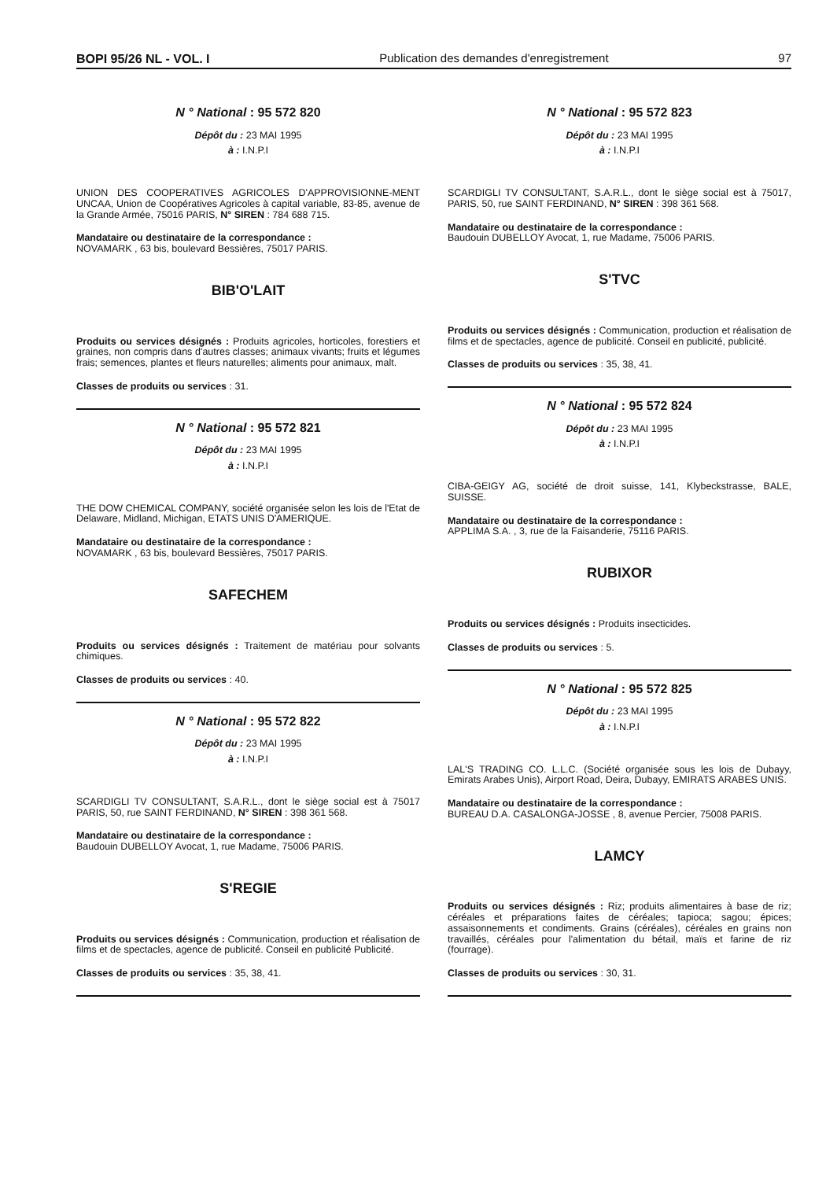BOPI 95/26 NL - VOL. I Publication des demandes d'enregistrement 97
N ° National : 95 572 820
Dépôt du : 23 MAI 1995
à : I.N.P.I
UNION DES COOPERATIVES AGRICOLES D'APPROVISIONNE-MENT UNCAA, Union de Coopératives Agricoles à capital variable, 83-85, avenue de la Grande Armée, 75016 PARIS, N° SIREN : 784 688 715.
Mandataire ou destinataire de la correspondance :
NOVAMARK , 63 bis, boulevard Bessières, 75017 PARIS.
BIB'O'LAIT
Produits ou services désignés : Produits agricoles, horticoles, forestiers et graines, non compris dans d'autres classes; animaux vivants; fruits et légumes frais; semences, plantes et fleurs naturelles; aliments pour animaux, malt.
Classes de produits ou services : 31.
N ° National : 95 572 821
Dépôt du : 23 MAI 1995
à : I.N.P.I
THE DOW CHEMICAL COMPANY, société organisée selon les lois de l'Etat de Delaware, Midland, Michigan, ETATS UNIS D'AMERIQUE.
Mandataire ou destinataire de la correspondance :
NOVAMARK , 63 bis, boulevard Bessières, 75017 PARIS.
SAFECHEM
Produits ou services désignés : Traitement de matériau pour solvants chimiques.
Classes de produits ou services : 40.
N ° National : 95 572 822
Dépôt du : 23 MAI 1995
à : I.N.P.I
SCARDIGLI TV CONSULTANT, S.A.R.L., dont le siège social est à 75017 PARIS, 50, rue SAINT FERDINAND, N° SIREN : 398 361 568.
Mandataire ou destinataire de la correspondance :
Baudouin DUBELLOY Avocat, 1, rue Madame, 75006 PARIS.
S'REGIE
Produits ou services désignés : Communication, production et réalisation de films et de spectacles, agence de publicité. Conseil en publicité Publicité.
Classes de produits ou services : 35, 38, 41.
N ° National : 95 572 823
Dépôt du : 23 MAI 1995
à : I.N.P.I
SCARDIGLI TV CONSULTANT, S.A.R.L., dont le siège social est à 75017, PARIS, 50, rue SAINT FERDINAND, N° SIREN : 398 361 568.
Mandataire ou destinataire de la correspondance :
Baudouin DUBELLOY Avocat, 1, rue Madame, 75006 PARIS.
S'TVC
Produits ou services désignés : Communication, production et réalisation de films et de spectacles, agence de publicité. Conseil en publicité, publicité.
Classes de produits ou services : 35, 38, 41.
N ° National : 95 572 824
Dépôt du : 23 MAI 1995
à : I.N.P.I
CIBA-GEIGY AG, société de droit suisse, 141, Klybeckstrasse, BALE, SUISSE.
Mandataire ou destinataire de la correspondance :
APPLIMA S.A. , 3, rue de la Faisanderie, 75116 PARIS.
RUBIXOR
Produits ou services désignés : Produits insecticides.
Classes de produits ou services : 5.
N ° National : 95 572 825
Dépôt du : 23 MAI 1995
à : I.N.P.I
LAL'S TRADING CO. L.L.C. (Société organisée sous les lois de Dubayy, Emirats Arabes Unis), Airport Road, Deira, Dubayy, EMIRATS ARABES UNIS.
Mandataire ou destinataire de la correspondance :
BUREAU D.A. CASALONGA-JOSSE , 8, avenue Percier, 75008 PARIS.
LAMCY
Produits ou services désignés : Riz; produits alimentaires à base de riz; céréales et préparations faites de céréales; tapioca; sagou; épices; assaisonnements et condiments. Grains (céréales), céréales en grains non travaillés, céréales pour l'alimentation du bétail, maïs et farine de riz (fourrage).
Classes de produits ou services : 30, 31.